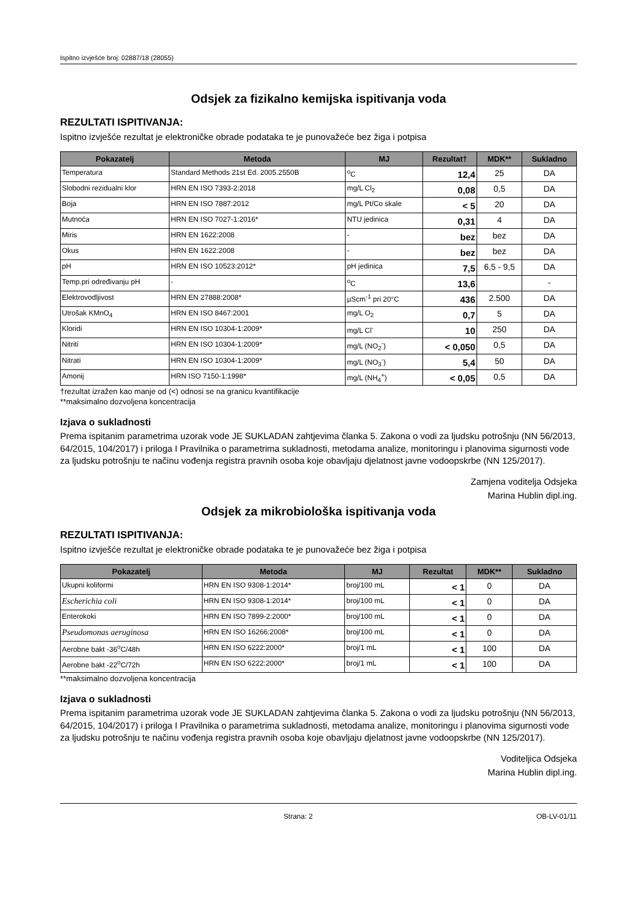Ispitno izvješće broj: 02887/18 (28055)
Odsjek za fizikalno kemijska ispitivanja voda
REZULTATI ISPITIVANJA:
Ispitno izvješće rezultat je elektroničke obrade podataka te je punovažeće bez žiga i potpisa
| Pokazatelj | Metoda | MJ | Rezultat† | MDK** | Sukladno |
| --- | --- | --- | --- | --- | --- |
| Temperatura | Standard Methods 21st Ed. 2005.2550B | <sup>o</sup> C | 12,4 | 25 | DA |
| Slobodni rezidualni klor | HRN EN ISO 7393-2:2018 | mg/L Cl<sub>2</sub> | 0,08 | 0,5 | DA |
| Boja | HRN EN ISO 7887:2012 | mg/L Pt/Co skale | < 5 | 20 | DA |
| Mutnoća | HRN EN ISO 7027-1:2016* | NTU jedinica | 0,31 | 4 | DA |
| Miris | HRN EN 1622:2008 | - | bez | bez | DA |
| Okus | HRN EN 1622:2008 | - | bez | bez | DA |
| pH | HRN EN ISO 10523:2012* | pH jedinica | 7,5 | 6,5 - 9,5 | DA |
| Temp.pri određivanju pH | - | <sup>o</sup> C | 13,6 | | - |
| Elektrovodljivost | HRN EN 27888:2008* | µScm<sup>-1</sup> pri 20°C | 436 | 2.500 | DA |
| Utrošak KMnO<sub>4</sub> | HRN EN ISO 8467:2001 | mg/L O<sub>2</sub> | 0,7 | 5 | DA |
| Kloridi | HRN EN ISO 10304-1:2009* | mg/L Cl<sup>-</sup> | 10 | 250 | DA |
| Nitriti | HRN EN ISO 10304-1:2009* | mg/L (NO<sub>2</sub><sup>-</sup>) | < 0,050 | 0,5 | DA |
| Nitrati | HRN EN ISO 10304-1:2009* | mg/L (NO<sub>3</sub><sup>-</sup>) | 5,4 | 50 | DA |
| Amonij | HRN ISO 7150-1:1998* | mg/L (NH<sub>4</sub><sup>+</sup>) | < 0,05 | 0,5 | DA |
†rezultat izražen kao manje od (<) odnosi se na granicu kvantifikacije
**maksimalno dozvoljena koncentracija
Izjava o sukladnosti
Prema ispitanim parametrima uzorak vode JE SUKLADAN zahtjevima članka 5. Zakona o vodi za ljudsku potrošnju (NN 56/2013, 64/2015, 104/2017) i priloga I Pravilnika o parametrima sukladnosti, metodama analize, monitoringu i planovima sigurnosti vode za ljudsku potrošnju te načinu vođenja registra pravnih osoba koje obavljaju djelatnost javne vodoopskrbe (NN 125/2017).
Zamjena voditelja Odsjeka
Marina Hublin dipl.ing.
Odsjek za mikrobiološka ispitivanja voda
REZULTATI ISPITIVANJA:
Ispitno izvješće rezultat je elektroničke obrade podataka te je punovažeće bez žiga i potpisa
| Pokazatelj | Metoda | MJ | Rezultat | MDK** | Sukladno |
| --- | --- | --- | --- | --- | --- |
| Ukupni koliformi | HRN EN ISO 9308-1:2014* | broj/100 mL | < 1 | 0 | DA |
| Escherichia coli | HRN EN ISO 9308-1:2014* | broj/100 mL | < 1 | 0 | DA |
| Enterokoki | HRN EN ISO 7899-2:2000* | broj/100 mL | < 1 | 0 | DA |
| Pseudomonas aeruginosa | HRN EN ISO 16266:2008* | broj/100 mL | < 1 | 0 | DA |
| Aerobne bakt -36<sup>o</sup>C/48h | HRN EN ISO 6222:2000* | broj/1 mL | < 1 | 100 | DA |
| Aerobne bakt -22<sup>o</sup>C/72h | HRN EN ISO 6222:2000* | broj/1 mL | < 1 | 100 | DA |
**maksimalno dozvoljena koncentracija
Izjava o sukladnosti
Prema ispitanim parametrima uzorak vode JE SUKLADAN zahtjevima članka 5. Zakona o vodi za ljudsku potrošnju (NN 56/2013, 64/2015, 104/2017) i priloga I Pravilnika o parametrima sukladnosti, metodama analize, monitoringu i planovima sigurnosti vode za ljudsku potrošnju te načinu vođenja registra pravnih osoba koje obavljaju djelatnost javne vodoopskrbe (NN 125/2017).
Voditeljica Odsjeka
Marina Hublin dipl.ing.
Strana: 2 OB-LV-01/11